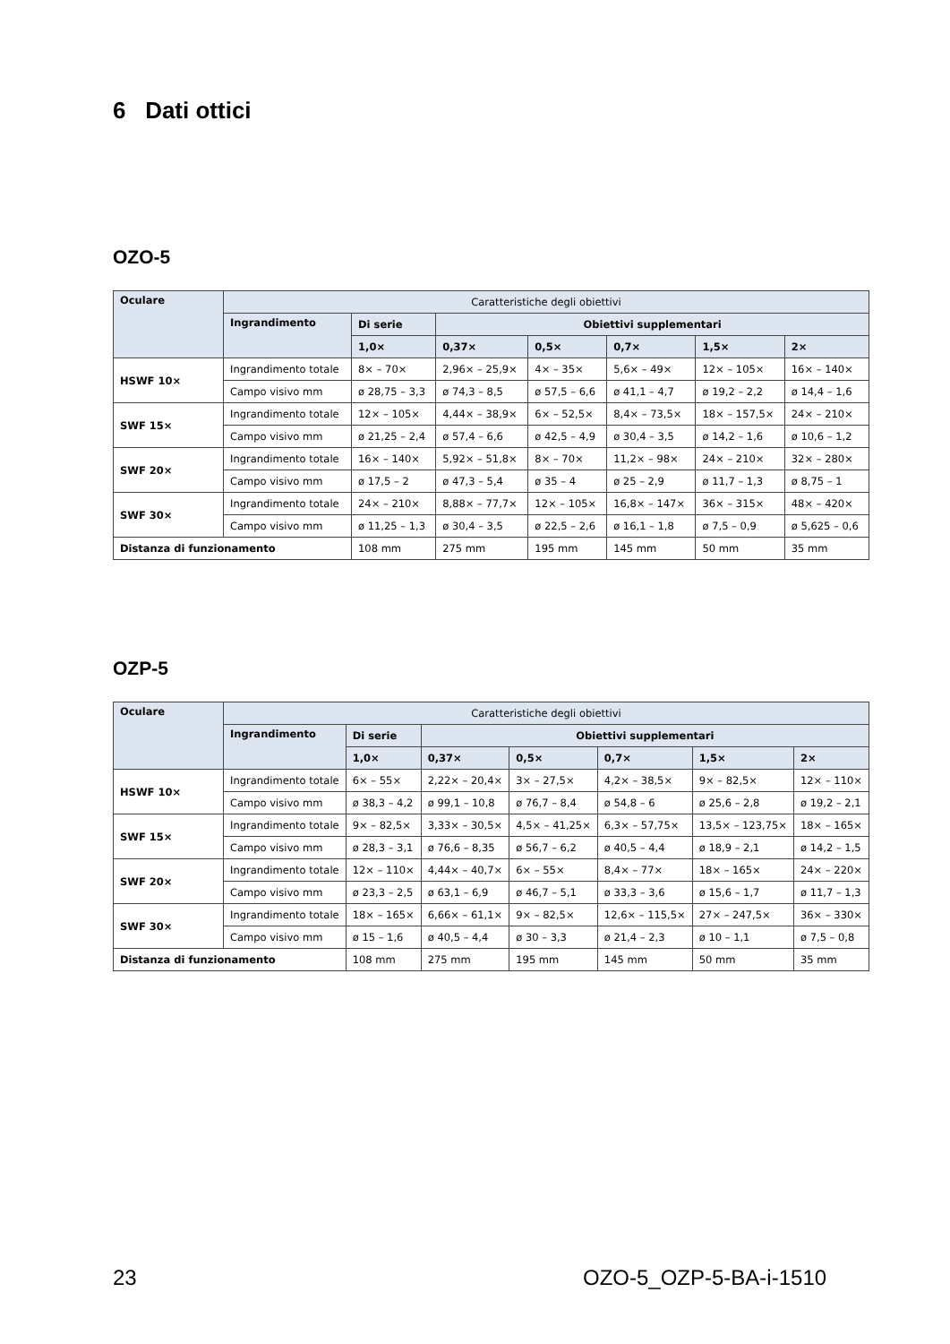6 Dati ottici
OZO-5
| Oculare | Caratteristiche degli obiettivi | | | | | | |
| --- | --- | --- | --- | --- | --- | --- | --- |
| | Ingrandimento | Di serie | Obiettivi supplementari | | | | |
| | | 1,0× | 0,37× | 0,5× | 0,7× | 1,5× | 2× |
| HSWF 10× | Ingrandimento totale | 8× – 70× | 2,96× – 25,9× | 4× – 35× | 5,6× – 49× | 12× – 105× | 16× – 140× |
| | Campo visivo mm | ø 28,75 – 3,3 | ø 74,3 – 8,5 | ø 57,5 – 6,6 | ø 41,1 – 4,7 | ø 19,2 – 2,2 | ø 14,4 – 1,6 |
| SWF 15× | Ingrandimento totale | 12× – 105× | 4,44× – 38,9× | 6× – 52,5× | 8,4× – 73,5× | 18× – 157,5× | 24× – 210× |
| | Campo visivo mm | ø 21,25 – 2,4 | ø 57,4 – 6,6 | ø 42,5 – 4,9 | ø 30,4 – 3,5 | ø 14,2 – 1,6 | ø 10,6 – 1,2 |
| SWF 20× | Ingrandimento totale | 16× – 140× | 5,92× – 51,8× | 8× – 70× | 11,2× – 98× | 24× – 210× | 32× – 280× |
| | Campo visivo mm | ø 17,5 – 2 | ø 47,3 – 5,4 | ø 35 – 4 | ø 25 – 2,9 | ø 11,7 – 1,3 | ø 8,75 – 1 |
| SWF 30× | Ingrandimento totale | 24× – 210× | 8,88× – 77,7× | 12× – 105× | 16,8× – 147× | 36× – 315× | 48× – 420× |
| | Campo visivo mm | ø 11,25 – 1,3 | ø 30,4 – 3,5 | ø 22,5 – 2,6 | ø 16,1 – 1,8 | ø 7,5 – 0,9 | ø 5,625 – 0,6 |
| Distanza di funzionamento | | 108 mm | 275 mm | 195 mm | 145 mm | 50 mm | 35 mm |
OZP-5
| Oculare | Caratteristiche degli obiettivi | | | | | | |
| --- | --- | --- | --- | --- | --- | --- | --- |
| | Ingrandimento | Di serie | Obiettivi supplementari | | | | |
| | | 1,0× | 0,37× | 0,5× | 0,7× | 1,5× | 2× |
| HSWF 10× | Ingrandimento totale | 6× – 55× | 2,22× – 20,4× | 3× – 27,5× | 4,2× – 38,5× | 9× – 82,5× | 12× – 110× |
| | Campo visivo mm | ø 38,3 – 4,2 | ø 99,1 – 10,8 | ø 76,7 – 8,4 | ø 54,8 – 6 | ø 25,6 – 2,8 | ø 19,2 – 2,1 |
| SWF 15× | Ingrandimento totale | 9× – 82,5× | 3,33× – 30,5× | 4,5× – 41,25× | 6,3× – 57,75× | 13,5× – 123,75× | 18× – 165× |
| | Campo visivo mm | ø 28,3 – 3,1 | ø 76,6 – 8,35 | ø 56,7 – 6,2 | ø 40,5 – 4,4 | ø 18,9 – 2,1 | ø 14,2 – 1,5 |
| SWF 20× | Ingrandimento totale | 12× – 110× | 4,44× – 40,7× | 6× – 55× | 8,4× – 77× | 18× – 165× | 24× – 220× |
| | Campo visivo mm | ø 23,3 – 2,5 | ø 63,1 – 6,9 | ø 46,7 – 5,1 | ø 33,3 – 3,6 | ø 15,6 – 1,7 | ø 11,7 – 1,3 |
| SWF 30× | Ingrandimento totale | 18× – 165× | 6,66× – 61,1× | 9× – 82,5× | 12,6× – 115,5× | 27× – 247,5× | 36× – 330× |
| | Campo visivo mm | ø 15 – 1,6 | ø 40,5 – 4,4 | ø 30 – 3,3 | ø 21,4 – 2,3 | ø 10 – 1,1 | ø 7,5 – 0,8 |
| Distanza di funzionamento | | 108 mm | 275 mm | 195 mm | 145 mm | 50 mm | 35 mm |
23 OZO-5_OZP-5-BA-i-1510